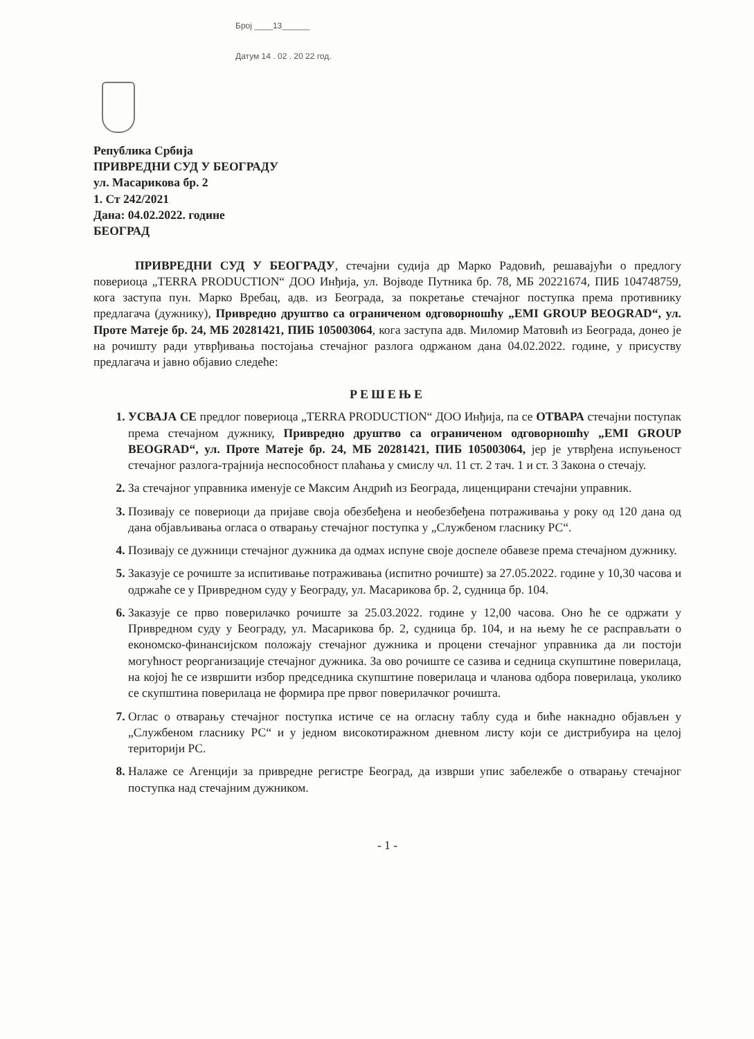Број ____13______
Датум 14 . 02 . 20 22 год.
Република Србија
ПРИВРЕДНИ СУД У БЕОГРАДУ
ул. Масарикова бр. 2
1. Ст 242/2021
Дана: 04.02.2022. године
БЕОГРАД
ПРИВРЕДНИ СУД У БЕОГРАДУ, стечајни судија др Марко Радовић, решавајући о предлогу повериоца „TERRA PRODUCTION“ ДОО Инђија, ул. Војводе Путника бр. 78, МБ 20221674, ПИБ 104748759, кога заступа пун. Марко Вребац, адв. из Београда, за покретање стечајног поступка према противнику предлагача (дужнику), Привредно друштво са ограниченом одговорношћу „EMI GROUP BEOGRAD“, ул. Проте Матеје бр. 24, МБ 20281421, ПИБ 105003064, кога заступа адв. Миломир Матовић из Београда, донео је на рочишту ради утврђивања постојања стечајног разлога одржаном дана 04.02.2022. године, у присуству предлагача и јавно објавио следеће:
РЕШЕЊЕ
УСВАЈА СЕ предлог повериоца „TERRA PRODUCTION“ ДОО Инђија, па се ОТВАРА стечајни поступак према стечајном дужнику, Привредно друштво са ограниченом одговорношћу „EMI GROUP BEOGRAD“, ул. Проте Матеје бр. 24, МБ 20281421, ПИБ 105003064, јер је утврђена испуњеност стечајног разлога-трајнија неспособност плаћања у смислу чл. 11 ст. 2 тач. 1 и ст. 3 Закона о стечају.
За стечајног управника именује се Максим Андрић из Београда, лиценцирани стечајни управник.
Позивају се повериоци да пријаве своја обезбеђена и необезбеђена потраживања у року од 120 дана од дана објављивања огласа о отварању стечајног поступка у „Службеном гласнику РС“.
Позивају се дужници стечајног дужника да одмах испуне своје доспеле обавезе према стечајном дужнику.
Заказује се рочиште за испитивање потраживања (испитно рочиште) за 27.05.2022. године у 10,30 часова и одржаће се у Привредном суду у Београду, ул. Масарикова бр. 2, судница бр. 104.
Заказује се прво поверилачко рочиште за 25.03.2022. године у 12,00 часова. Оно ће се одржати у Привредном суду у Београду, ул. Масарикова бр. 2, судница бр. 104, и на њему ће се расправљати о економско-финансијском положају стечајног дужника и процени стечајног управника да ли постоји могућност реорганизације стечајног дужника. За ово рочиште се сазива и седница скупштине поверилаца, на којој ће се извршити избор председника скупштине поверилаца и чланова одбора поверилаца, уколико се скупштина поверилаца не формира пре првог поверилачког рочишта.
Оглас о отварању стечајног поступка истиче се на огласну таблу суда и биће накнадно објављен у „Службеном гласнику РС“ и у једном високотиражном дневном листу који се дистрибуира на целој територији РС.
Налаже се Агенцији за привредне регистре Београд, да изврши упис забележбе о отварању стечајног поступка над стечајним дужником.
- 1 -